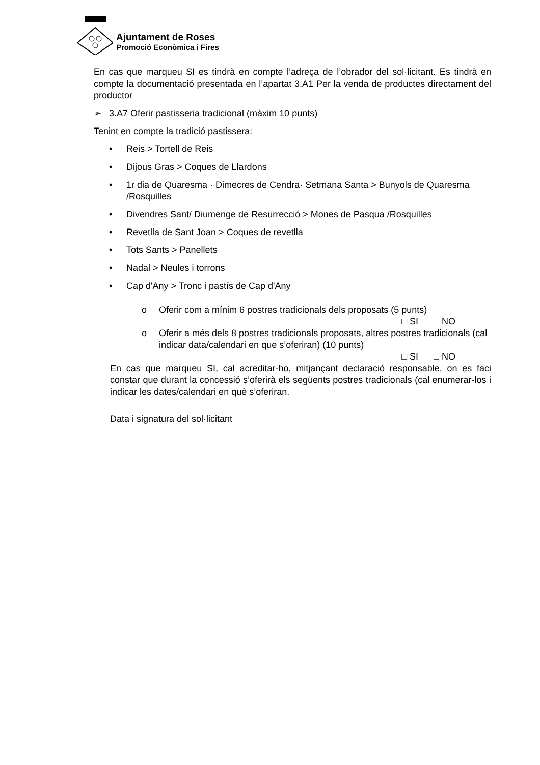Ajuntament de Roses
Promoció Econòmica i Fires
En cas que marqueu SI es tindrà en compte l’adreça de l’obrador del sol·licitant. Es tindrà en compte la documentació presentada en l’apartat 3.A1 Per la venda de productes directament del productor
➢ 3.A7 Oferir pastisseria tradicional (màxim 10 punts)
Tenint en compte la tradició pastissera:
• Reis > Tortell de Reis
• Dijous Gras > Coques de Llardons
• 1r dia de Quaresma · Dimecres de Cendra· Setmana Santa > Bunyols de Quaresma /Rosquilles
• Divendres Sant/ Diumenge de Resurrecció > Mones de Pasqua /Rosquilles
• Revetlla de Sant Joan > Coques de revetlla
• Tots Sants > Panellets
• Nadal > Neules i torrons
• Cap d'Any > Tronc i pastís de Cap d'Any
o Oferir com a mínim 6 postres tradicionals dels proposats (5 punts)
□ SI □ NO
o Oferir a més dels 8 postres tradicionals proposats, altres postres tradicionals (cal indicar data/calendari en que s’oferiran) (10 punts)
□ SI □ NO
En cas que marqueu SI, cal acreditar-ho, mitjançant declaració responsable, on es faci constar que durant la concessió s’oferirà els següents postres tradicionals (cal enumerar-los i indicar les dates/calendari en què s’oferiran.
Data i signatura del sol·licitant